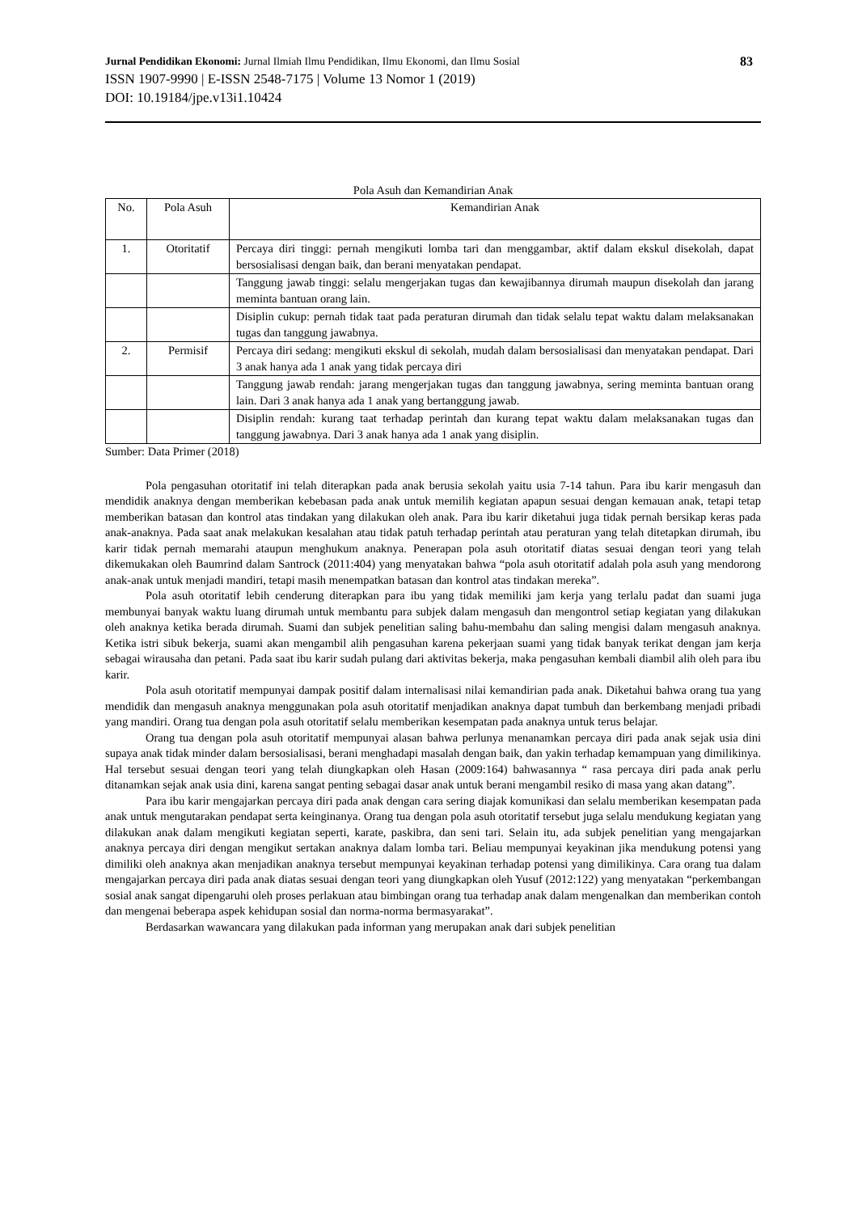Jurnal Pendidikan Ekonomi: Jurnal Ilmiah Ilmu Pendidikan, Ilmu Ekonomi, dan Ilmu Sosial
83
ISSN 1907-9990 | E-ISSN 2548-7175 | Volume 13 Nomor 1 (2019)
DOI: 10.19184/jpe.v13i1.10424
Pola Asuh dan Kemandirian Anak
| No. | Pola Asuh | Kemandirian Anak |
| --- | --- | --- |
| 1. | Otoritatif | Percaya diri tinggi: pernah mengikuti lomba tari dan menggambar, aktif dalam ekskul disekolah, dapat bersosialisasi dengan baik, dan berani menyatakan pendapat. |
| | | Tanggung jawab tinggi: selalu mengerjakan tugas dan kewajibannya dirumah maupun disekolah dan jarang meminta bantuan orang lain. |
| | | Disiplin cukup: pernah tidak taat pada peraturan dirumah dan tidak selalu tepat waktu dalam melaksanakan tugas dan tanggung jawabnya. |
| 2. | Permisif | Percaya diri sedang: mengikuti ekskul di sekolah, mudah dalam bersosialisasi dan menyatakan pendapat. Dari 3 anak hanya ada 1 anak yang tidak percaya diri |
| | | Tanggung jawab rendah: jarang mengerjakan tugas dan tanggung jawabnya, sering meminta bantuan orang lain. Dari 3 anak hanya ada 1 anak yang bertanggung jawab. |
| | | Disiplin rendah: kurang taat terhadap perintah dan kurang tepat waktu dalam melaksanakan tugas dan tanggung jawabnya. Dari 3 anak hanya ada 1 anak yang disiplin. |
Sumber: Data Primer (2018)
Pola pengasuhan otoritatif ini telah diterapkan pada anak berusia sekolah yaitu usia 7-14 tahun. Para ibu karir mengasuh dan mendidik anaknya dengan memberikan kebebasan pada anak untuk memilih kegiatan apapun sesuai dengan kemauan anak, tetapi tetap memberikan batasan dan kontrol atas tindakan yang dilakukan oleh anak. Para ibu karir diketahui juga tidak pernah bersikap keras pada anak-anaknya. Pada saat anak melakukan kesalahan atau tidak patuh terhadap perintah atau peraturan yang telah ditetapkan dirumah, ibu karir tidak pernah memarahi ataupun menghukum anaknya. Penerapan pola asuh otoritatif diatas sesuai dengan teori yang telah dikemukakan oleh Baumrind dalam Santrock (2011:404) yang menyatakan bahwa “pola asuh otoritatif adalah pola asuh yang mendorong anak-anak untuk menjadi mandiri, tetapi masih menempatkan batasan dan kontrol atas tindakan mereka”.
Pola asuh otoritatif lebih cenderung diterapkan para ibu yang tidak memiliki jam kerja yang terlalu padat dan suami juga membunyai banyak waktu luang dirumah untuk membantu para subjek dalam mengasuh dan mengontrol setiap kegiatan yang dilakukan oleh anaknya ketika berada dirumah. Suami dan subjek penelitian saling bahu-membahu dan saling mengisi dalam mengasuh anaknya. Ketika istri sibuk bekerja, suami akan mengambil alih pengasuhan karena pekerjaan suami yang tidak banyak terikat dengan jam kerja sebagai wirausaha dan petani. Pada saat ibu karir sudah pulang dari aktivitas bekerja, maka pengasuhan kembali diambil alih oleh para ibu karir.
Pola asuh otoritatif mempunyai dampak positif dalam internalisasi nilai kemandirian pada anak. Diketahui bahwa orang tua yang mendidik dan mengasuh anaknya menggunakan pola asuh otoritatif menjadikan anaknya dapat tumbuh dan berkembang menjadi pribadi yang mandiri. Orang tua dengan pola asuh otoritatif selalu memberikan kesempatan pada anaknya untuk terus belajar.
Orang tua dengan pola asuh otoritatif mempunyai alasan bahwa perlunya menanamkan percaya diri pada anak sejak usia dini supaya anak tidak minder dalam bersosialisasi, berani menghadapi masalah dengan baik, dan yakin terhadap kemampuan yang dimilikinya. Hal tersebut sesuai dengan teori yang telah diungkapkan oleh Hasan (2009:164) bahwasannya “ rasa percaya diri pada anak perlu ditanamkan sejak anak usia dini, karena sangat penting sebagai dasar anak untuk berani mengambil resiko di masa yang akan datang”.
Para ibu karir mengajarkan percaya diri pada anak dengan cara sering diajak komunikasi dan selalu memberikan kesempatan pada anak untuk mengutarakan pendapat serta keinginanya. Orang tua dengan pola asuh otoritatif tersebut juga selalu mendukung kegiatan yang dilakukan anak dalam mengikuti kegiatan seperti, karate, paskibra, dan seni tari. Selain itu, ada subjek penelitian yang mengajarkan anaknya percaya diri dengan mengikut sertakan anaknya dalam lomba tari. Beliau mempunyai keyakinan jika mendukung potensi yang dimiliki oleh anaknya akan menjadikan anaknya tersebut mempunyai keyakinan terhadap potensi yang dimilikinya. Cara orang tua dalam mengajarkan percaya diri pada anak diatas sesuai dengan teori yang diungkapkan oleh Yusuf (2012:122) yang menyatakan “perkembangan sosial anak sangat dipengaruhi oleh proses perlakuan atau bimbingan orang tua terhadap anak dalam mengenalkan dan memberikan contoh dan mengenai beberapa aspek kehidupan sosial dan norma-norma bermasyarakat”.
Berdasarkan wawancara yang dilakukan pada informan yang merupakan anak dari subjek penelitian